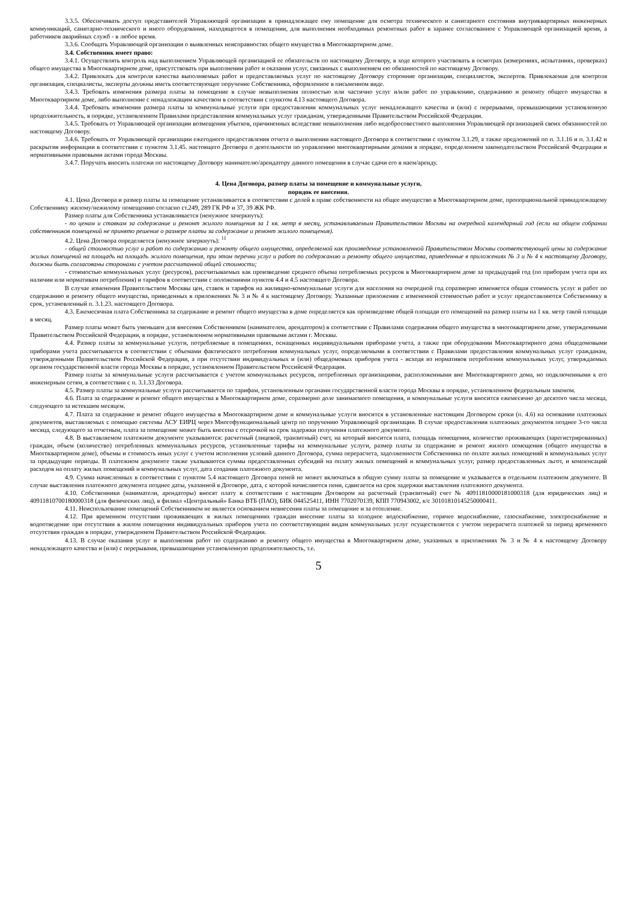3.3.5. Обеспечивать доступ представителей Управляющей организации в принадлежащее ему помещение для осмотра технического и санитарного состояния внутриквартирных инженерных коммуникаций, санитарно-технического и иного оборудования, находящегося в помещении, для выполнения необходимых ремонтных работ в заранее согласованное с Управляющей организацией время, а работников аварийных служб - в любое время.
3.3.6. Сообщать Управляющей организации о выявленных неисправностях общего имущества в Многоквартирном доме.
3.4. Собственник имеет право:
3.4.1. Осуществлять контроль над выполнением Управляющей организацией ее обязательств по настоящему Договору, в ходе которого участвовать в осмотрах (измерениях, испытаниях, проверках) общего имущества в Многоквартирном доме, присутствовать при выполнении работ и оказании услуг, связанных с выполнением ею обязанностей по настоящему Договору.
3.4.2. Привлекать для контроля качества выполняемых работ и предоставляемых услуг по настоящему Договору сторонние организации, специалистов, экспертов. Привлекаемая для контроля организация, специалисты, эксперты должны иметь соответствующее поручение Собственника, оформленное в письменном виде.
3.4.3. Требовать изменения размера платы за помещение в случае невыполнения полностью или частично услуг и/или работ по управлению, содержанию и ремонту общего имущества в Многоквартирном доме, либо выполнение с ненадлежащим качеством в соответствии с пунктом 4.13 настоящего Договора.
3.4.4. Требовать изменения размера платы за коммунальные услуги при предоставлении коммунальных услуг ненадлежащего качества и (или) с перерывами, превышающими установленную продолжительность, в порядке, установленном Правилами предоставления коммунальных услуг гражданам, утвержденными Правительством Российской Федерации.
3.4.5. Требовать от Управляющей организации возмещения убытков, причиненных вследствие невыполнения либо недобросовестного выполнения Управляющей организацией своих обязанностей по настоящему Договору.
3.4.6. Требовать от Управляющей организации ежегодного предоставления отчета о выполнении настоящего Договора в соответствии с пунктом 3.1.29, а также предложений по п. 3.1.16 и п. 3.1.42 и раскрытия информации в соответствии с пунктом 3.1.45. настоящего Договора о деятельности по управлению многоквартирными домами в порядке, определенном законодательством Российской Федерации и нормативными правовыми актами города Москвы.
3.4.7. Поручать вносить платежи по настоящему Договору нанимателю/арендатору данного помещения в случае сдачи его в наем/аренду.
4. Цена Договора, размер платы за помещение и коммунальные услуги,
порядок ее внесения.
4.1. Цена Договора и размер платы за помещение устанавливается в соответствии с долей в праве собственности на общее имущество в Многоквартирном доме, пропорциональной принадлежащему Собственнику жилому/нежилому помещению согласно ст.249, 289 ГК РФ и 37, 39 ЖК РФ.
Размер платы для Собственника устанавливается (ненужное зачеркнуть):
- по ценам и ставкам за содержание и ремонт жилого помещения за 1 кв. метр в месяц, устанавливаемым Правительством Москвы на очередной календарный год (если на общем собрании собственников помещений не принято решение о размере платы за содержание и ремонт жилого помещения).
4.2. Цена Договора определяется (ненужное зачеркнуть): <sup>11</sup>
- общей стоимостью услуг и работ по содержанию и ремонту общего имущества, определяемой как произведение установленной Правительством Москвы соответствующей цены за содержание жилых помещений на площадь на площадь жилого помещения, при этом перечни услуг и работ по содержанию и ремонту общего имущества, приведенные в приложениях № 3 и № 4 к настоящему Договору, должны быть согласованы сторонами с учетом рассчитанной общей стоимости;
- стоимостью коммунальных услуг (ресурсов), рассчитываемых как произведение среднего объема потребляемых ресурсов в Многоквартирном доме за предыдущий год (по приборам учета при их наличии или нормативам потребления) и тарифов в соответствии с положениями пунктов 4.4 и 4.5 настоящего Договора.
В случае изменения Правительством Москвы цен, ставок и тарифов на жилищно-коммунальные услуги для населения на очередной год соразмерно изменяется общая стоимость услуг и работ по содержанию и ремонту общего имущества, приведенных в приложениях № 3 и № 4 к настоящему Договору. Указанные приложения с измененной стоимостью работ и услуг предоставляются Собственнику в срок, установленный п. 3.1.23. настоящего Договора.
4.3. Ежемесячная плата Собственника за содержание и ремонт общего имущества в доме определяется как произведение общей площади его помещений на размер платы на 1 кв. метр такой площади в месяц.
Размер платы может быть уменьшен для внесения Собственником (нанимателем, арендатором) в соответствии с Правилами содержания общего имущества в многоквартирном доме, утвержденными Правительством Российской Федерации, в порядке, установленном нормативными правовыми актами г. Москвы.
4.4. Размер платы за коммунальные услуги, потребляемые в помещениях, оснащенных индивидуальными приборами учета, а также при оборудовании Многоквартирного дома общедомовыми приборами учета рассчитывается в соответствии с объемами фактического потребления коммунальных услуг, определяемыми в соответствии с Правилами предоставления коммунальных услуг гражданам, утвержденными Правительством Российской Федерации, а при отсутствии индивидуальных и (или) общедомовых приборов учета - исходя из нормативов потребления коммунальных услуг, утверждаемых органом государственной власти города Москвы в порядке, установленном Правительством Российской Федерации.
Размер платы за коммунальные услуги рассчитывается с учетом коммунальных ресурсов, потребленных организациями, расположенными вне Многоквартирного дома, но подключенными к его инженерным сетям, в соответствии с п. 3.1.33 Договора.
4.5. Размер платы за коммунальные услуги рассчитывается по тарифам, установленным органами государственной власти города Москвы в порядке, установленном федеральным законом.
4.6. Плата за содержание и ремонт общего имущества в Многоквартирном доме, соразмерно доле занимаемого помещения, и коммунальные услуги вносится ежемесячно до десятого числа месяца, следующего за истекшим месяцем.
4.7. Плата за содержание и ремонт общего имущества в Многоквартирном доме и коммунальные услуги вносится в установленные настоящим Договором сроки (п. 4.6) на основании платежных документов, выставляемых с помощью системы АСУ ЕИРЦ через Многофункциональный центр по поручению Управляющей организации. В случае предоставления платежных документов позднее 3-го числа месяца, следующего за отчетным, плата за помещение может быть внесена с отсрочкой на срок задержки получения платежного документа.
4.8. В выставляемом платежном документе указываются: расчетный (лицевой, транзитный) счет, на который вносится плата, площадь помещения, количество проживающих (зарегистрированных) граждан, объем (количество) потребленных коммунальных ресурсов, установленные тарифы на коммунальные услуги, размер платы за содержание и ремонт жилого помещения (общего имущества в Многоквартирном доме), объемы и стоимость иных услуг с учетом исполнения условий данного Договора, сумма перерасчета, задолженности Собственника по оплате жилых помещений и коммунальных услуг за предыдущие периоды. В платежном документе также указываются суммы предоставленных субсидий на оплату жилых помещений и коммунальных услуг, размер предоставленных льгот, и компенсаций расходов на оплату жилых помещений и коммунальных услуг, дата создания платежного документа.
4.9. Сумма начисленных в соответствии с пунктом 5.4 настоящего Договора пеней не может включаться в общую сумму платы за помещение и указывается в отдельном платежном документе. В случае выставления платежного документа позднее даты, указанной в Договоре, дата, с которой начисляются пени, сдвигается на срок задержки выставления платежного документа.
4.10. Собственники (наниматели, арендаторы) вносят плату в соответствии с настоящим Договором на расчетный (транзитный) счет № 40911810000181000318 (для юридических лиц) и 40911810700180000318 (для физических лиц), в филиал «Центральный» Банка ВТБ (ПАО), БИК 044525411, ИНН 7702070139, КПП 770943002, к/с 30101810145250000411.
4.11. Неиспользование помещений Собственником не является основанием невнесения платы за помещение и за отопление.
4.12. При временном отсутствии проживающих в жилых помещениях граждан внесение платы за холодное водоснабжение, горячее водоснабжение, газоснабжение, электроснабжение и водоотведение при отсутствии в жилом помещении индивидуальных приборов учета по соответствующим видам коммунальных услуг осуществляется с учетом перерасчета платежей за период временного отсутствия граждан в порядке, утвержденном Правительством Российской Федерации.
4.13. В случае оказания услуг и выполнения работ по содержанию и ремонту общего имущества в Многоквартирном доме, указанных в приложениях № 3 и № 4 к настоящему Договору ненадлежащего качества и (или) с перерывами, превышающими установленную продолжительность, т.е.
5